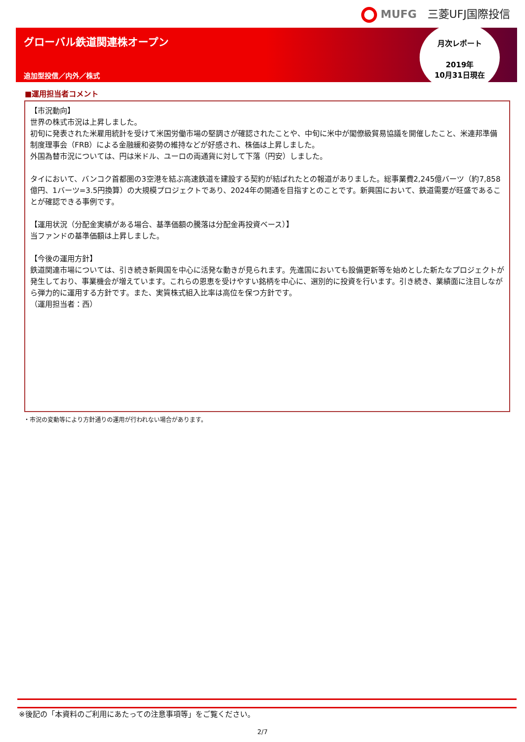MUFG 三菱UFJ国際投信
グローバル鉄道関連株オープン
追加型投信／内外／株式
月次レポート
2019年
10月31日現在
■運用担当者コメント
【市況動向】
世界の株式市況は上昇しました。
初旬に発表された米雇用統計を受けて米国労働市場の堅調さが確認されたことや、中旬に米中が閣僚級貿易協議を開催したこと、米連邦準備制度理事会（FRB）による金融緩和姿勢の維持などが好感され、株価は上昇しました。
外国為替市況については、円は米ドル、ユーロの両通貨に対して下落（円安）しました。
タイにおいて、バンコク首都圏の3空港を結ぶ高速鉄道を建設する契約が結ばれたとの報道がありました。総事業費2,245億バーツ（約7,858億円、1バーツ=3.5円換算）の大規模プロジェクトであり、2024年の開通を目指すとのことです。新興国において、鉄道需要が旺盛であることが確認できる事例です。
【運用状況（分配金実績がある場合、基準価額の騰落は分配金再投資ベース）】
当ファンドの基準価額は上昇しました。
【今後の運用方針】
鉄道関連市場については、引き続き新興国を中心に活発な動きが見られます。先進国においても設備更新等を始めとした新たなプロジェクトが発生しており、事業機会が増えています。これらの恩恵を受けやすい銘柄を中心に、選別的に投資を行います。引き続き、業績面に注目しながら弾力的に運用する方針です。また、実質株式組入比率は高位を保つ方針です。
（運用担当者：西）
・市況の変動等により方針通りの運用が行われない場合があります。
※後記の「本資料のご利用にあたっての注意事項等」をご覧ください。
2/7